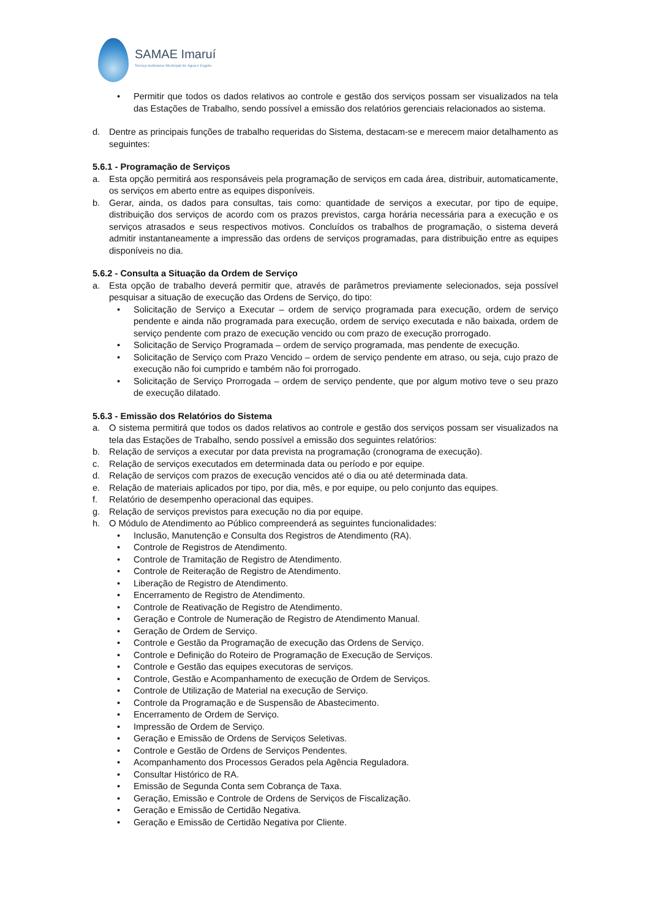SAMAE Imaruí
Serviço Autônomo Municipal de Água e Esgoto
• Permitir que todos os dados relativos ao controle e gestão dos serviços possam ser visualizados na tela das Estações de Trabalho, sendo possível a emissão dos relatórios gerenciais relacionados ao sistema.
d. Dentre as principais funções de trabalho requeridas do Sistema, destacam-se e merecem maior detalhamento as seguintes:
5.6.1 - Programação de Serviços
a. Esta opção permitirá aos responsáveis pela programação de serviços em cada área, distribuir, automaticamente, os serviços em aberto entre as equipes disponíveis.
b. Gerar, ainda, os dados para consultas, tais como: quantidade de serviços a executar, por tipo de equipe, distribuição dos serviços de acordo com os prazos previstos, carga horária necessária para a execução e os serviços atrasados e seus respectivos motivos. Concluídos os trabalhos de programação, o sistema deverá admitir instantaneamente a impressão das ordens de serviços programadas, para distribuição entre as equipes disponíveis no dia.
5.6.2 - Consulta a Situação da Ordem de Serviço
a. Esta opção de trabalho deverá permitir que, através de parâmetros previamente selecionados, seja possível pesquisar a situação de execução das Ordens de Serviço, do tipo:
• Solicitação de Serviço a Executar – ordem de serviço programada para execução, ordem de serviço pendente e ainda não programada para execução, ordem de serviço executada e não baixada, ordem de serviço pendente com prazo de execução vencido ou com prazo de execução prorrogado.
• Solicitação de Serviço Programada – ordem de serviço programada, mas pendente de execução.
• Solicitação de Serviço com Prazo Vencido – ordem de serviço pendente em atraso, ou seja, cujo prazo de execução não foi cumprido e também não foi prorrogado.
• Solicitação de Serviço Prorrogada – ordem de serviço pendente, que por algum motivo teve o seu prazo de execução dilatado.
5.6.3 - Emissão dos Relatórios do Sistema
a. O sistema permitirá que todos os dados relativos ao controle e gestão dos serviços possam ser visualizados na tela das Estações de Trabalho, sendo possível a emissão dos seguintes relatórios:
b. Relação de serviços a executar por data prevista na programação (cronograma de execução).
c. Relação de serviços executados em determinada data ou período e por equipe.
d. Relação de serviços com prazos de execução vencidos até o dia ou até determinada data.
e. Relação de materiais aplicados por tipo, por dia, mês, e por equipe, ou pelo conjunto das equipes.
f. Relatório de desempenho operacional das equipes.
g. Relação de serviços previstos para execução no dia por equipe.
h. O Módulo de Atendimento ao Público compreenderá as seguintes funcionalidades:
• Inclusão, Manutenção e Consulta dos Registros de Atendimento (RA).
• Controle de Registros de Atendimento.
• Controle de Tramitação de Registro de Atendimento.
• Controle de Reiteração de Registro de Atendimento.
• Liberação de Registro de Atendimento.
• Encerramento de Registro de Atendimento.
• Controle de Reativação de Registro de Atendimento.
• Geração e Controle de Numeração de Registro de Atendimento Manual.
• Geração de Ordem de Serviço.
• Controle e Gestão da Programação de execução das Ordens de Serviço.
• Controle e Definição do Roteiro de Programação de Execução de Serviços.
• Controle e Gestão das equipes executoras de serviços.
• Controle, Gestão e Acompanhamento de execução de Ordem de Serviços.
• Controle de Utilização de Material na execução de Serviço.
• Controle da Programação e de Suspensão de Abastecimento.
• Encerramento de Ordem de Serviço.
• Impressão de Ordem de Serviço.
• Geração e Emissão de Ordens de Serviços Seletivas.
• Controle e Gestão de Ordens de Serviços Pendentes.
• Acompanhamento dos Processos Gerados pela Agência Reguladora.
• Consultar Histórico de RA.
• Emissão de Segunda Conta sem Cobrança de Taxa.
• Geração, Emissão e Controle de Ordens de Serviços de Fiscalização.
• Geração e Emissão de Certidão Negativa.
• Geração e Emissão de Certidão Negativa por Cliente.